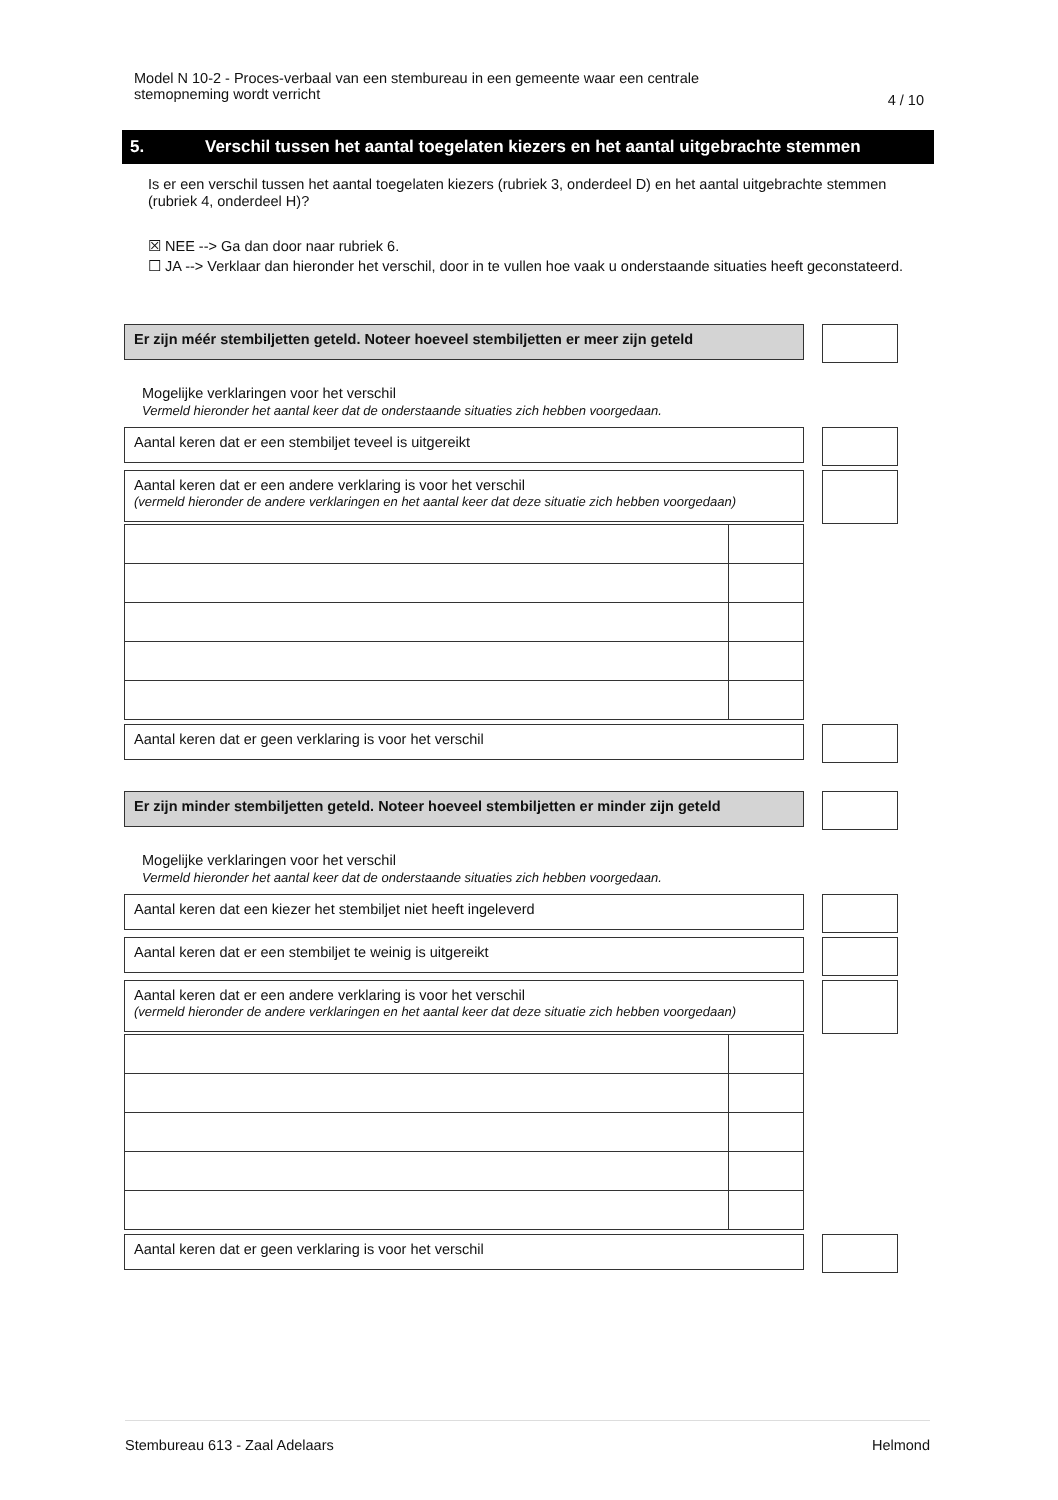Model N 10-2 - Proces-verbaal van een stembureau in een gemeente waar een centrale
stemopneming wordt verricht
4 / 10
5. Verschil tussen het aantal toegelaten kiezers en het aantal uitgebrachte stemmen
Is er een verschil tussen het aantal toegelaten kiezers (rubriek 3, onderdeel D) en het aantal uitgebrachte stemmen (rubriek 4, onderdeel H)?
☒ NEE --> Ga dan door naar rubriek 6.
☐ JA --> Verklaar dan hieronder het verschil, door in te vullen hoe vaak u onderstaande situaties heeft geconstateerd.
Er zijn méér stembiljetten geteld. Noteer hoeveel stembiljetten er meer zijn geteld
Mogelijke verklaringen voor het verschil
Vermeld hieronder het aantal keer dat de onderstaande situaties zich hebben voorgedaan.
Aantal keren dat er een stembiljet teveel is uitgereikt
Aantal keren dat er een andere verklaring is voor het verschil
(vermeld hieronder de andere verklaringen en het aantal keer dat deze situatie zich hebben voorgedaan)
Aantal keren dat er geen verklaring is voor het verschil
Er zijn minder stembiljetten geteld. Noteer hoeveel stembiljetten er minder zijn geteld
Mogelijke verklaringen voor het verschil
Vermeld hieronder het aantal keer dat de onderstaande situaties zich hebben voorgedaan.
Aantal keren dat een kiezer het stembiljet niet heeft ingeleverd
Aantal keren dat er een stembiljet te weinig is uitgereikt
Aantal keren dat er een andere verklaring is voor het verschil
(vermeld hieronder de andere verklaringen en het aantal keer dat deze situatie zich hebben voorgedaan)
Aantal keren dat er geen verklaring is voor het verschil
Stembureau 613 - Zaal Adelaars Helmond